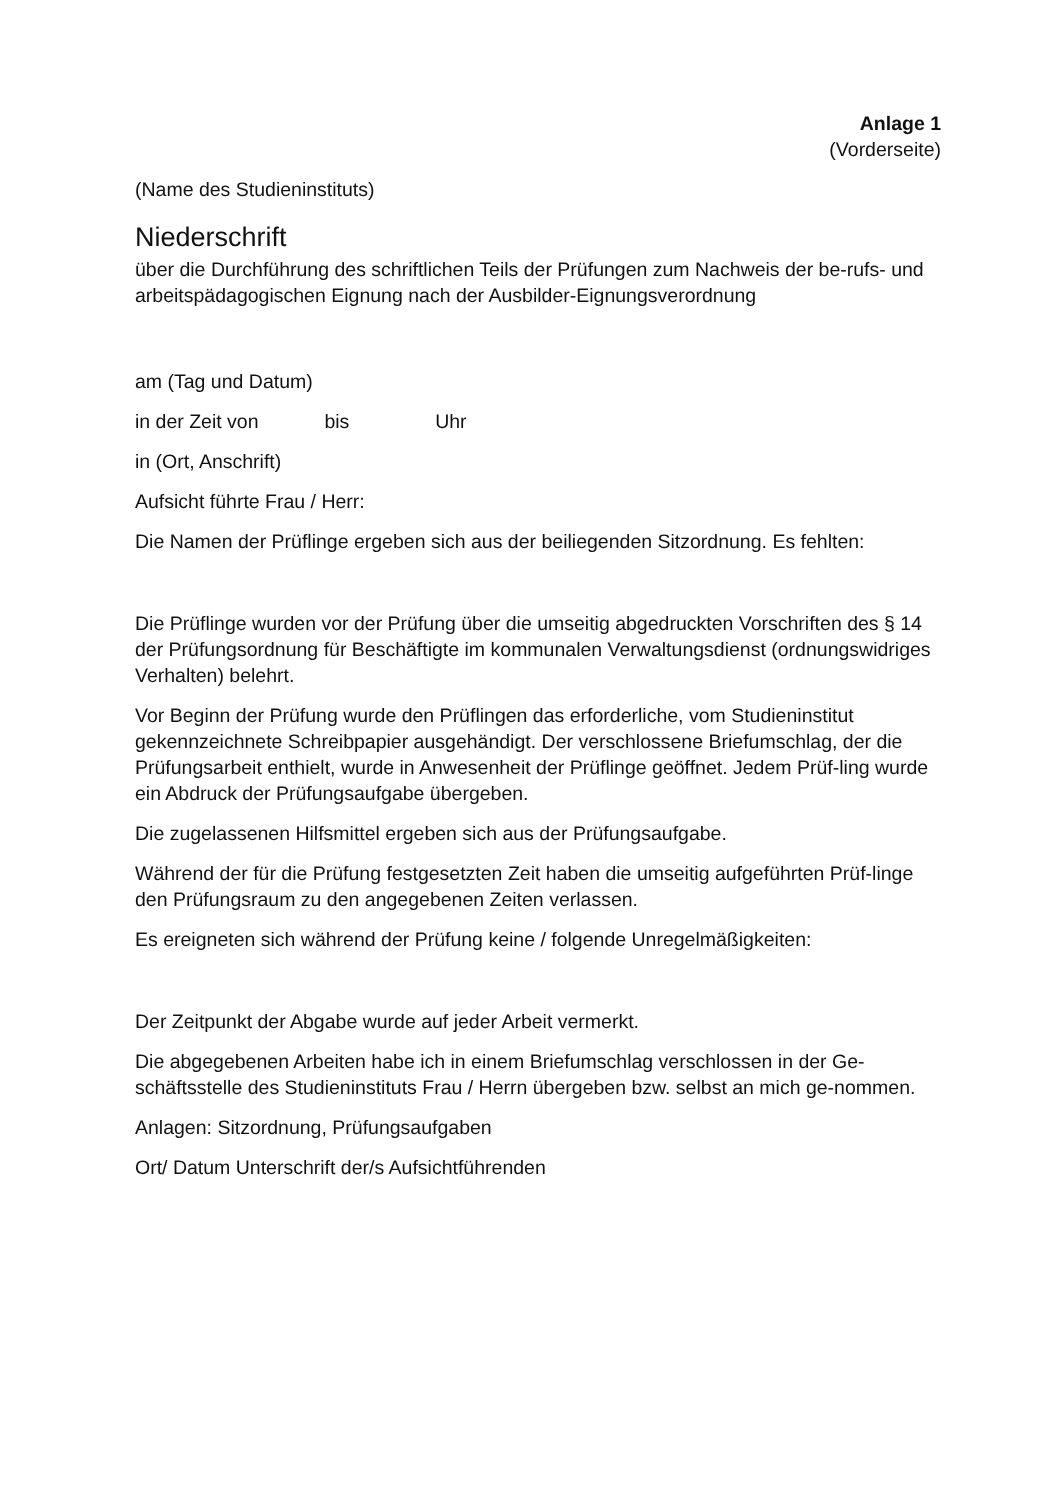Anlage 1
(Vorderseite)
(Name des Studieninstituts)
Niederschrift
über die Durchführung des schriftlichen Teils der Prüfungen zum Nachweis der be-rufs- und arbeitspädagogischen Eignung nach der Ausbilder-Eignungsverordnung
am (Tag und Datum)
in der Zeit von bis Uhr
in (Ort, Anschrift)
Aufsicht führte Frau / Herr:
Die Namen der Prüflinge ergeben sich aus der beiliegenden Sitzordnung. Es fehlten:
Die Prüflinge wurden vor der Prüfung über die umseitig abgedruckten Vorschriften des § 14 der Prüfungsordnung für Beschäftigte im kommunalen Verwaltungsdienst (ordnungswidriges Verhalten) belehrt.
Vor Beginn der Prüfung wurde den Prüflingen das erforderliche, vom Studieninstitut gekennzeichnete Schreibpapier ausgehändigt. Der verschlossene Briefumschlag, der die Prüfungsarbeit enthielt, wurde in Anwesenheit der Prüflinge geöffnet. Jedem Prüf-ling wurde ein Abdruck der Prüfungsaufgabe übergeben.
Die zugelassenen Hilfsmittel ergeben sich aus der Prüfungsaufgabe.
Während der für die Prüfung festgesetzten Zeit haben die umseitig aufgeführten Prüf-linge den Prüfungsraum zu den angegebenen Zeiten verlassen.
Es ereigneten sich während der Prüfung keine / folgende Unregelmäßigkeiten:
Der Zeitpunkt der Abgabe wurde auf jeder Arbeit vermerkt.
Die abgegebenen Arbeiten habe ich in einem Briefumschlag verschlossen in der Ge-schäftsstelle des Studieninstituts Frau / Herrn übergeben bzw. selbst an mich ge-nommen.
Anlagen: Sitzordnung, Prüfungsaufgaben
Ort/ Datum Unterschrift der/s Aufsichtführenden